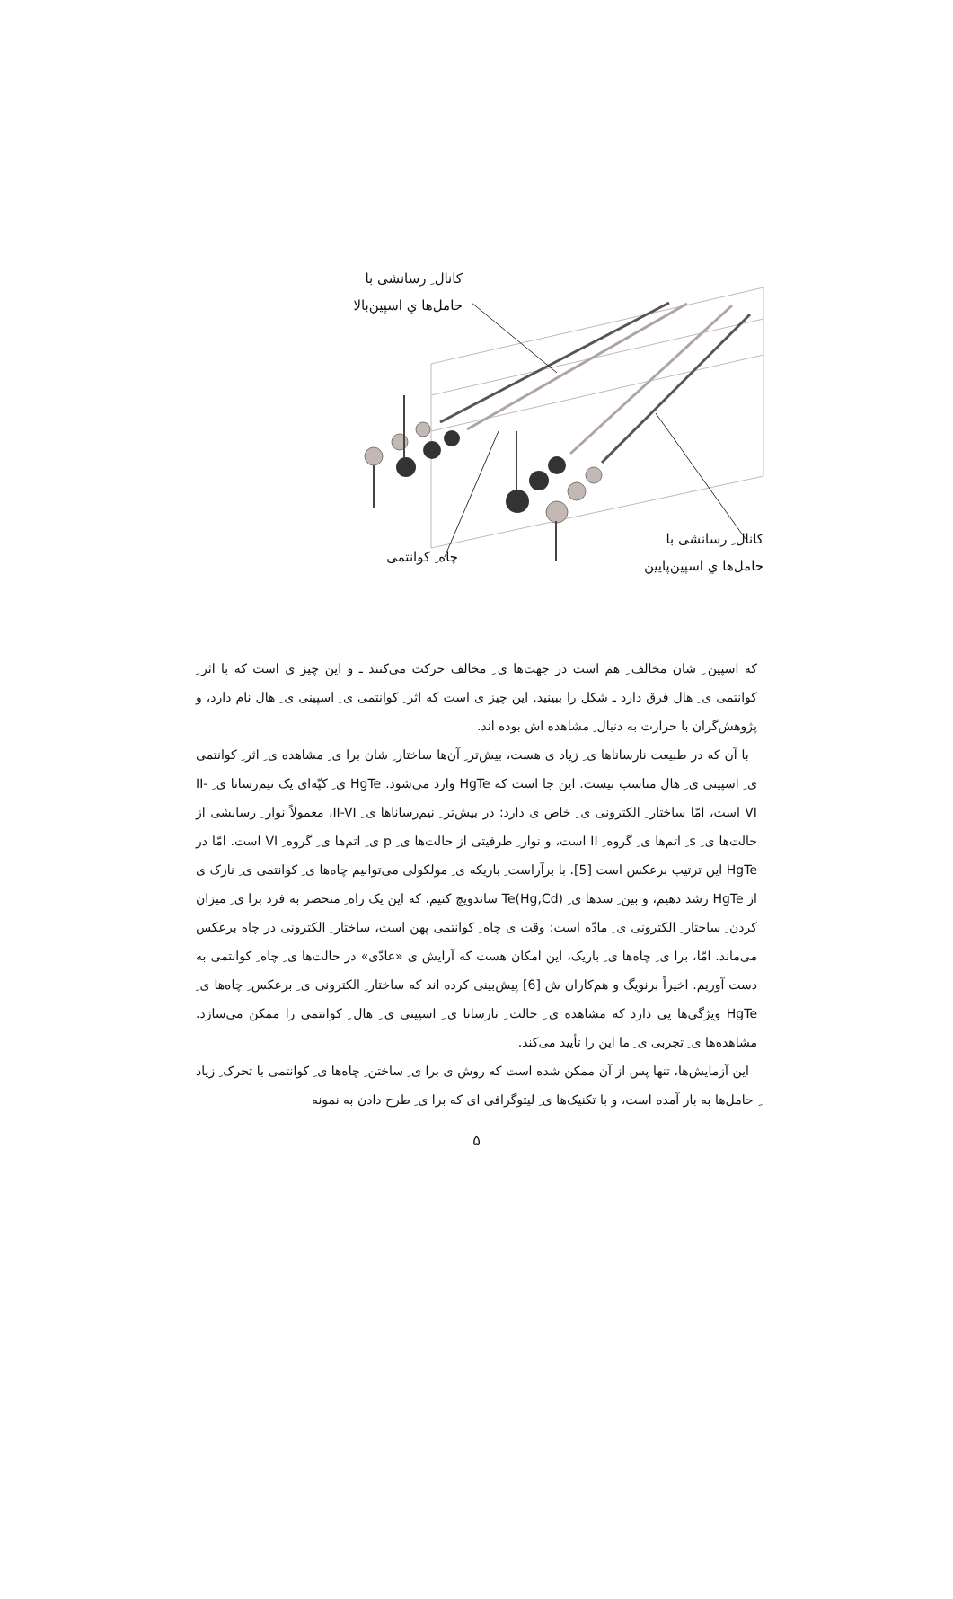کانال ِ رسانشی با
حامل‌ها ي اسپین‌بالا
چاه ِ کوانتمی
کانال ِ رسانشی با
حامل‌ها ي اسپین‌پایین
که اسپین ِ شان مخالف ِ هم است در جهت‌ها ی ِ مخالف حرکت می‌کنند ـ و این چیز ی است که با اثر ِ کوانتمی ی ِ هال فرق دارد ـ شکل را ببینید. این چیز ی است که اثر ِ کوانتمی ی ِ اسپینی ی ِ هال نام دارد، و پژوهش‌گران با حرارت به دنبال ِ مشاهده اش بوده اند.
با آن که در طبیعت نارساناها ی ِ زیاد ی هست، بیش‌تر ِ آن‌ها ساختار ِ شان برا ی ِ مشاهده ی ِ اثر ِ کوانتمی ی ِ اسپینی ی ِ هال مناسب نیست. این جا است که HgTe وارد می‌شود. HgTe ی ِ کپّه‌ای یک نیم‌رسانا ی ِ II-VI است، امّا ساختار ِ الکترونی ی ِ خاص ی دارد: در بیش‌تر ِ نیم‌رساناها ی ِ II-VI، معمولاً نوار ِ رسانشی از حالت‌ها ی ِ s ِ اتم‌ها ی ِ گروه ِ II است، و نوار ِ ظرفیتی از حالت‌ها ی ِ p ی ِ اتم‌ها ی ِ گروه ِ VI است. امّا در HgTe این ترتیب برعکس است [5]. با برآراست ِ باریکه ی ِ مولکولی می‌توانیم چاه‌ها ی ِ کوانتمی ی ِ نازک ی از HgTe رشد دهیم، و بین ِ سدها ی ِ (Hg,Cd)Te ساندویچ کنیم، که این یک راه ِ منحصر به فرد برا ی ِ میزان کردن ِ ساختار ِ الکترونی ی ِ مادّه است: وقت ی چاه ِ کوانتمی پهن است، ساختار ِ الکترونی در چاه برعکس می‌ماند. امّا، برا ی ِ چاه‌ها ی ِ باریک، این امکان هست که آرایش ی «عادّی» در حالت‌ها ی ِ چاه ِ کوانتمی به دست آوریم. اخیراً برنویگ و هم‌کاران ش [6] پیش‌بینی کرده اند که ساختار ِ الکترونی ی ِ برعکس ِ چاه‌ها ی ِ HgTe ویژگی‌ها یی دارد که مشاهده ی ِ حالت ِ نارسانا ی ِ اسپینی ی ِ هال ِ کوانتمی را ممکن می‌سازد. مشاهده‌ها ی ِ تجربی ی ِ ما این را تأیید می‌کند.
این آزمایش‌ها، تنها پس از آن ممکن شده است که روش ی برا ی ِ ساختن ِ چاه‌ها ی ِ کوانتمی با تحرک ِ زیاد ِ حامل‌ها به بار آمده است، و با تکنیک‌ها ی ِ لیتوگرافی ای که برا ی ِ طرح دادن به نمونه
۵